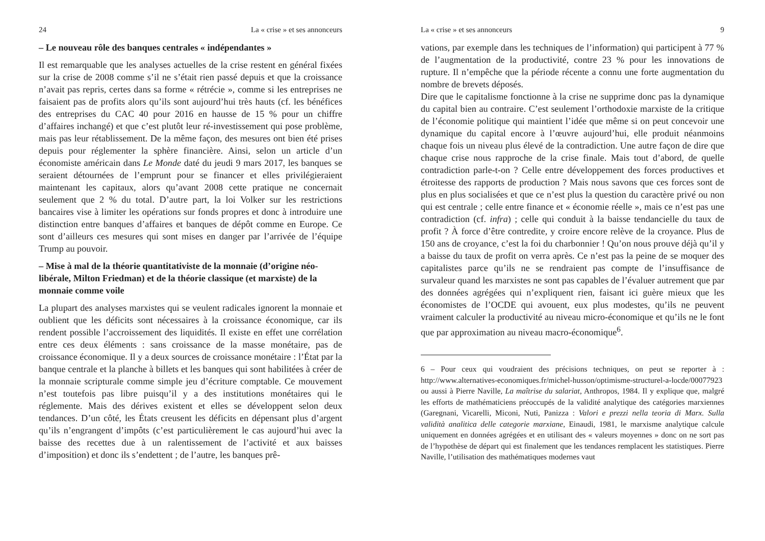24 La « crise » et ses annonceurs
– Le nouveau rôle des banques centrales « indépendantes »
Il est remarquable que les analyses actuelles de la crise restent en général fixées sur la crise de 2008 comme s’il ne s’était rien passé depuis et que la croissance n’avait pas repris, certes dans sa forme « rétrécie », comme si les entreprises ne faisaient pas de profits alors qu’ils sont aujourd’hui très hauts (cf. les bénéfices des entreprises du CAC 40 pour 2016 en hausse de 15 % pour un chiffre d’affaires inchangé) et que c’est plutôt leur ré-investissement qui pose problème, mais pas leur rétablissement. De la même façon, des mesures ont bien été prises depuis pour réglementer la sphère financière. Ainsi, selon un article d’un économiste américain dans Le Monde daté du jeudi 9 mars 2017, les banques se seraient détournées de l’emprunt pour se financer et elles privilégieraient maintenant les capitaux, alors qu’avant 2008 cette pratique ne concernait seulement que 2 % du total. D’autre part, la loi Volker sur les restrictions bancaires vise à limiter les opérations sur fonds propres et donc à introduire une distinction entre banques d’affaires et banques de dépôt comme en Europe. Ce sont d’ailleurs ces mesures qui sont mises en danger par l’arrivée de l’équipe Trump au pouvoir.
– Mise à mal de la théorie quantitativiste de la monnaie (d’origine néo-libérale, Milton Friedman) et de la théorie classique (et marxiste) de la monnaie comme voile
La plupart des analyses marxistes qui se veulent radicales ignorent la monnaie et oublient que les déficits sont nécessaires à la croissance économique, car ils rendent possible l’accroissement des liquidités. Il existe en effet une corrélation entre ces deux éléments : sans croissance de la masse monétaire, pas de croissance économique. Il y a deux sources de croissance monétaire : l’État par la banque centrale et la planche à billets et les banques qui sont habilitées à créer de la monnaie scripturale comme simple jeu d’écriture comptable. Ce mouvement n’est toutefois pas libre puisqu’il y a des institutions monétaires qui le réglemente. Mais des dérives existent et elles se développent selon deux tendances. D’un côté, les États creusent les déficits en dépensant plus d’argent qu’ils n’engrangent d’impôts (c’est particulièrement le cas aujourd’hui avec la baisse des recettes due à un ralentissement de l’activité et aux baisses d’imposition) et donc ils s’endettent ; de l’autre, les banques prê-
La « crise » et ses annonceurs 9
vations, par exemple dans les techniques de l’information) qui participent à 77 % de l’augmentation de la productivité, contre 23 % pour les innovations de rupture. Il n’empêche que la période récente a connu une forte augmentation du nombre de brevets déposés.
Dire que le capitalisme fonctionne à la crise ne supprime donc pas la dynamique du capital bien au contraire. C’est seulement l’orthodoxie marxiste de la critique de l’économie politique qui maintient l’idée que même si on peut concevoir une dynamique du capital encore à l’œuvre aujourd’hui, elle produit néanmoins chaque fois un niveau plus élevé de la contradiction. Une autre façon de dire que chaque crise nous rapproche de la crise finale. Mais tout d’abord, de quelle contradiction parle-t-on ? Celle entre développement des forces productives et étroitesse des rapports de production ? Mais nous savons que ces forces sont de plus en plus socialisées et que ce n’est plus la question du caractère privé ou non qui est centrale ; celle entre finance et « économie réelle », mais ce n’est pas une contradiction (cf. infra) ; celle qui conduit à la baisse tendancielle du taux de profit ? À force d’être contredite, y croire encore relève de la croyance. Plus de 150 ans de croyance, c’est la foi du charbonnier ! Qu’on nous prouve déjà qu’il y a baisse du taux de profit on verra après. Ce n’est pas la peine de se moquer des capitalistes parce qu’ils ne se rendraient pas compte de l’insuffisance de survaleur quand les marxistes ne sont pas capables de l’évaluer autrement que par des données agrégées qui n’expliquent rien, faisant ici guère mieux que les économistes de l’OCDE qui avouent, eux plus modestes, qu’ils ne peuvent vraiment calculer la productivité au niveau micro-économique et qu’ils ne le font que par approximation au niveau macro-économique<sup>6</sup>.
6 – Pour ceux qui voudraient des précisions techniques, on peut se reporter à : http://www.alternatives-economiques.fr/michel-husson/optimisme-structurel-a-locde/00077923 ou aussi à Pierre Naville, La maîtrise du salariat, Anthropos, 1984. Il y explique que, malgré les efforts de mathématiciens préoccupés de la validité analytique des catégories marxiennes (Garegnani, Vicarelli, Miconi, Nuti, Panizza : Valori e prezzi nella teoria di Marx. Sulla validità analitica delle categorie marxiane, Einaudi, 1981, le marxisme analytique calcule uniquement en données agrégées et en utilisant des « valeurs moyennes » donc on ne sort pas de l’hypothèse de départ qui est finalement que les tendances remplacent les statistiques. Pierre Naville, l’utilisation des mathématiques modernes vaut